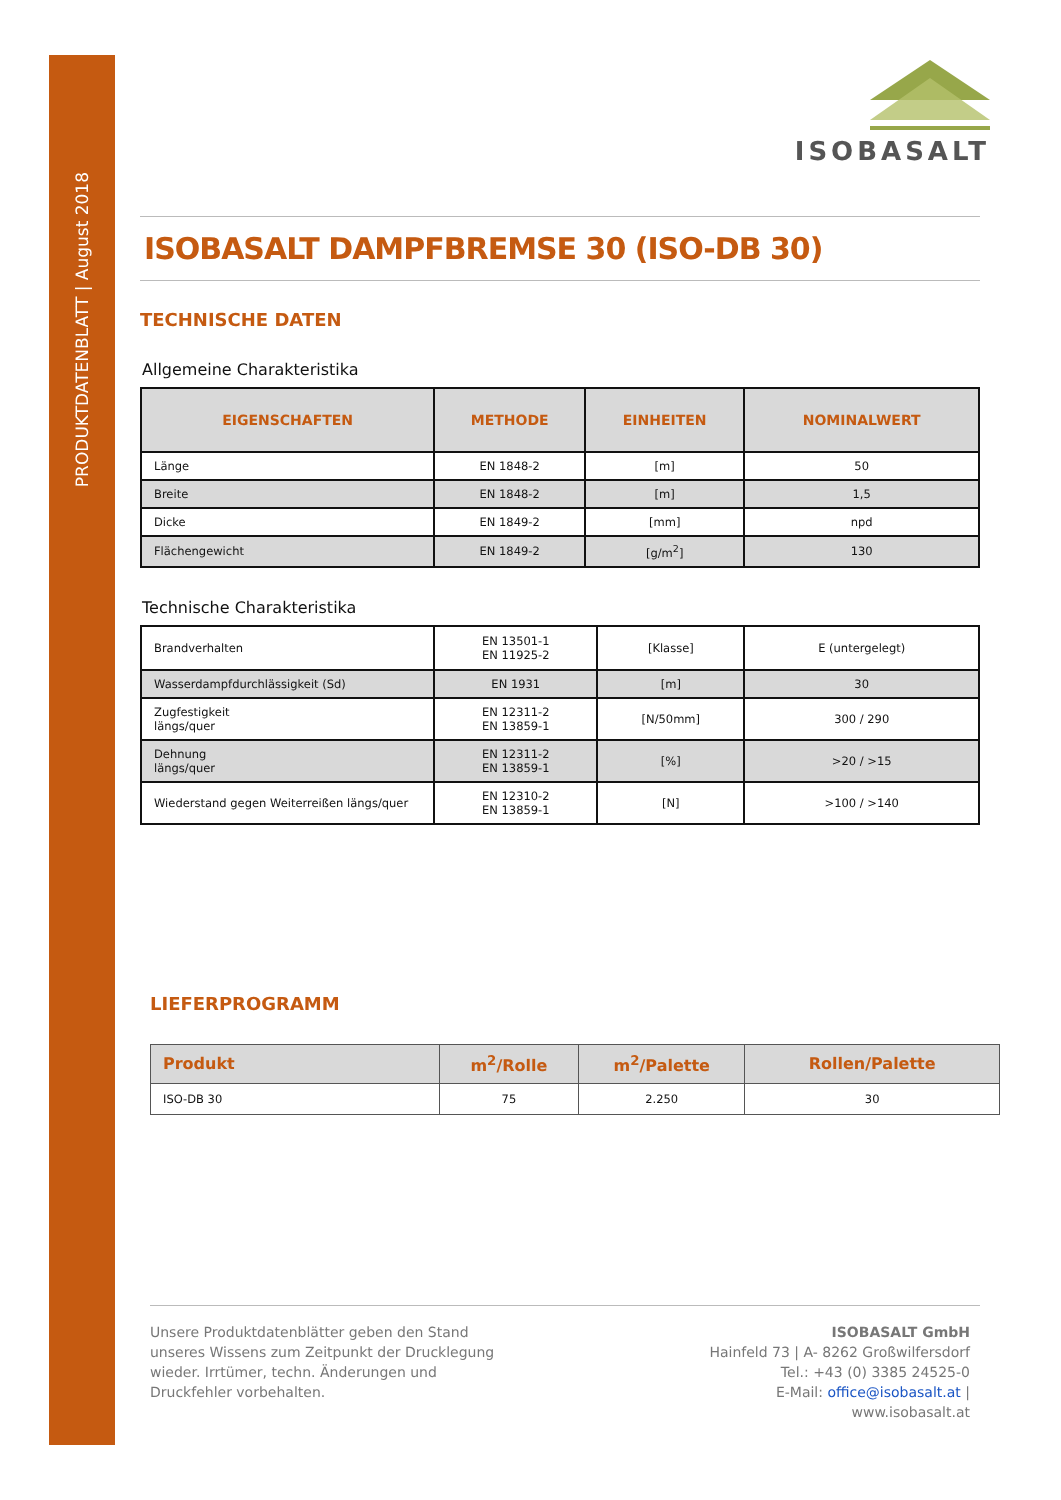PRODUKTDATENBLATT | August 2018
ISOBASALT
ISOBASALT DAMPFBREMSE 30 (ISO-DB 30)
TECHNISCHE DATEN
Allgemeine Charakteristika
| EIGENSCHAFTEN | METHODE | EINHEITEN | NOMINALWERT |
| --- | --- | --- | --- |
| Länge | EN 1848-2 | [m] | 50 |
| Breite | EN 1848-2 | [m] | 1,5 |
| Dicke | EN 1849-2 | [mm] | npd |
| Flächengewicht | EN 1849-2 | [g/m<sup>2</sup>] | 130 |
Technische Charakteristika
| Brandverhalten | EN 13501-1 EN 11925-2 | [Klasse] | E (untergelegt) |
| Wasserdampfdurchlässigkeit (Sd) | EN 1931 | [m] | 30 |
| Zugfestigkeit längs/quer | EN 12311-2 EN 13859-1 | [N/50mm] | 300 / 290 |
| Dehnung längs/quer | EN 12311-2 EN 13859-1 | [%] | >20 / >15 |
| Wiederstand gegen Weiterreißen längs/quer | EN 12310-2 EN 13859-1 | [N] | >100 / >140 |
LIEFERPROGRAMM
| Produkt | m<sup>2</sup>/Rolle | m<sup>2</sup>/Palette | Rollen/Palette |
| --- | --- | --- | --- |
| ISO-DB 30 | 75 | 2.250 | 30 |
Unsere Produktdatenblätter geben den Stand unseres Wissens zum Zeitpunkt der Drucklegung wieder. Irrtümer, techn. Änderungen und Druckfehler vorbehalten.
ISOBASALT GmbH
Hainfeld 73 | A- 8262 Großwilfersdorf
Tel.: +43 (0) 3385 24525-0
E-Mail: office@isobasalt.at |
www.isobasalt.at